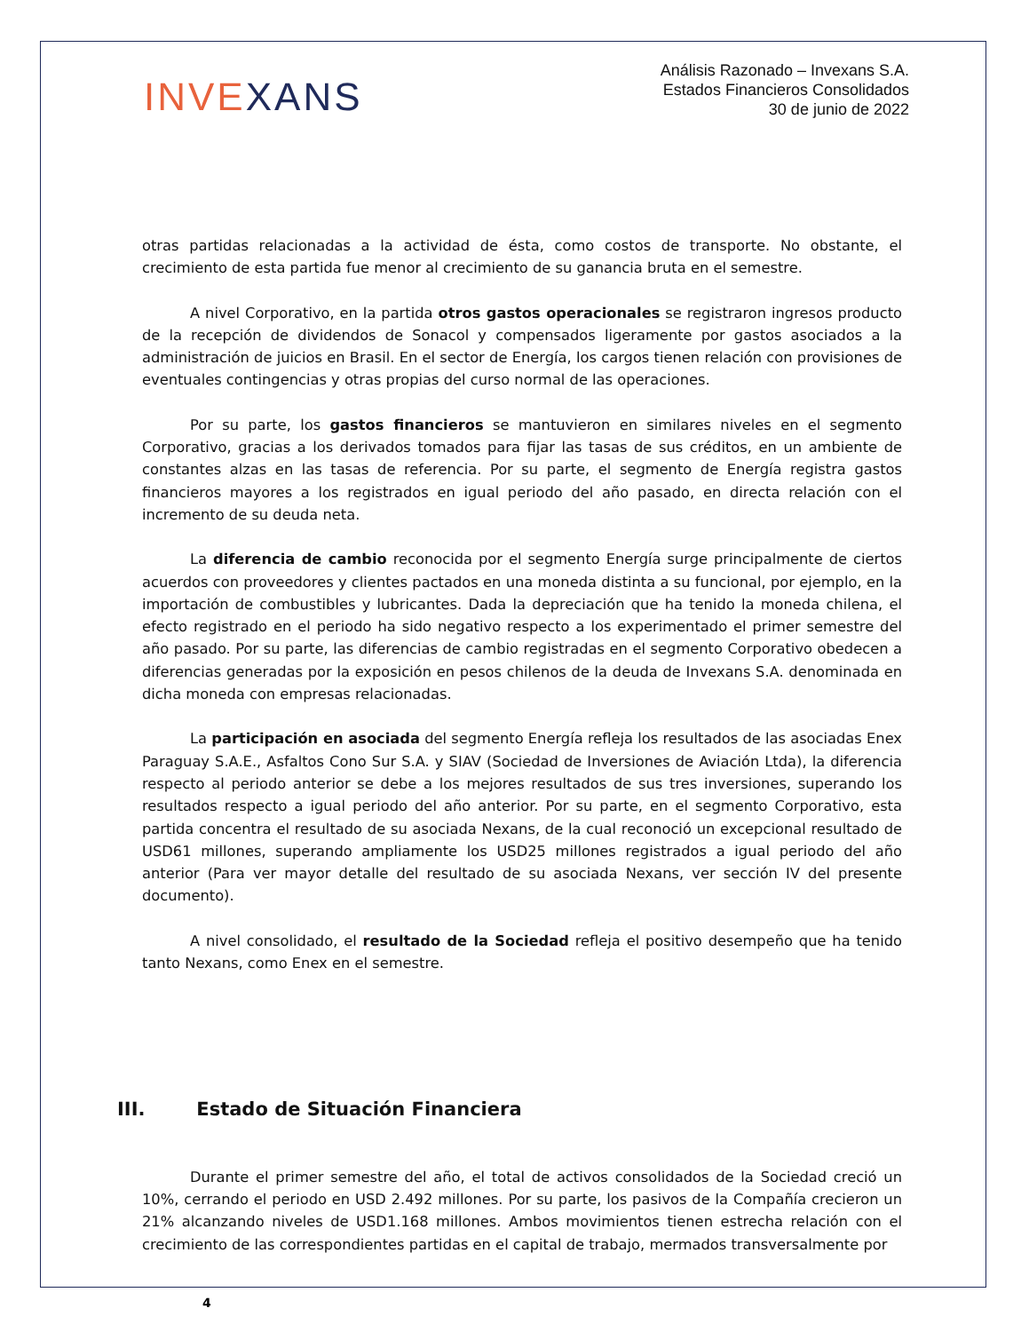INVEXANS
Análisis Razonado – Invexans S.A.
Estados Financieros Consolidados
30 de junio de 2022
otras partidas relacionadas a la actividad de ésta, como costos de transporte. No obstante, el crecimiento de esta partida fue menor al crecimiento de su ganancia bruta en el semestre.
A nivel Corporativo, en la partida otros gastos operacionales se registraron ingresos producto de la recepción de dividendos de Sonacol y compensados ligeramente por gastos asociados a la administración de juicios en Brasil. En el sector de Energía, los cargos tienen relación con provisiones de eventuales contingencias y otras propias del curso normal de las operaciones.
Por su parte, los gastos financieros se mantuvieron en similares niveles en el segmento Corporativo, gracias a los derivados tomados para fijar las tasas de sus créditos, en un ambiente de constantes alzas en las tasas de referencia. Por su parte, el segmento de Energía registra gastos financieros mayores a los registrados en igual periodo del año pasado, en directa relación con el incremento de su deuda neta.
La diferencia de cambio reconocida por el segmento Energía surge principalmente de ciertos acuerdos con proveedores y clientes pactados en una moneda distinta a su funcional, por ejemplo, en la importación de combustibles y lubricantes. Dada la depreciación que ha tenido la moneda chilena, el efecto registrado en el periodo ha sido negativo respecto a los experimentado el primer semestre del año pasado. Por su parte, las diferencias de cambio registradas en el segmento Corporativo obedecen a diferencias generadas por la exposición en pesos chilenos de la deuda de Invexans S.A. denominada en dicha moneda con empresas relacionadas.
La participación en asociada del segmento Energía refleja los resultados de las asociadas Enex Paraguay S.A.E., Asfaltos Cono Sur S.A. y SIAV (Sociedad de Inversiones de Aviación Ltda), la diferencia respecto al periodo anterior se debe a los mejores resultados de sus tres inversiones, superando los resultados respecto a igual periodo del año anterior. Por su parte, en el segmento Corporativo, esta partida concentra el resultado de su asociada Nexans, de la cual reconoció un excepcional resultado de USD61 millones, superando ampliamente los USD25 millones registrados a igual periodo del año anterior (Para ver mayor detalle del resultado de su asociada Nexans, ver sección IV del presente documento).
A nivel consolidado, el resultado de la Sociedad refleja el positivo desempeño que ha tenido tanto Nexans, como Enex en el semestre.
III. Estado de Situación Financiera
Durante el primer semestre del año, el total de activos consolidados de la Sociedad creció un 10%, cerrando el periodo en USD 2.492 millones. Por su parte, los pasivos de la Compañía crecieron un 21% alcanzando niveles de USD1.168 millones. Ambos movimientos tienen estrecha relación con el crecimiento de las correspondientes partidas en el capital de trabajo, mermados transversalmente por
4